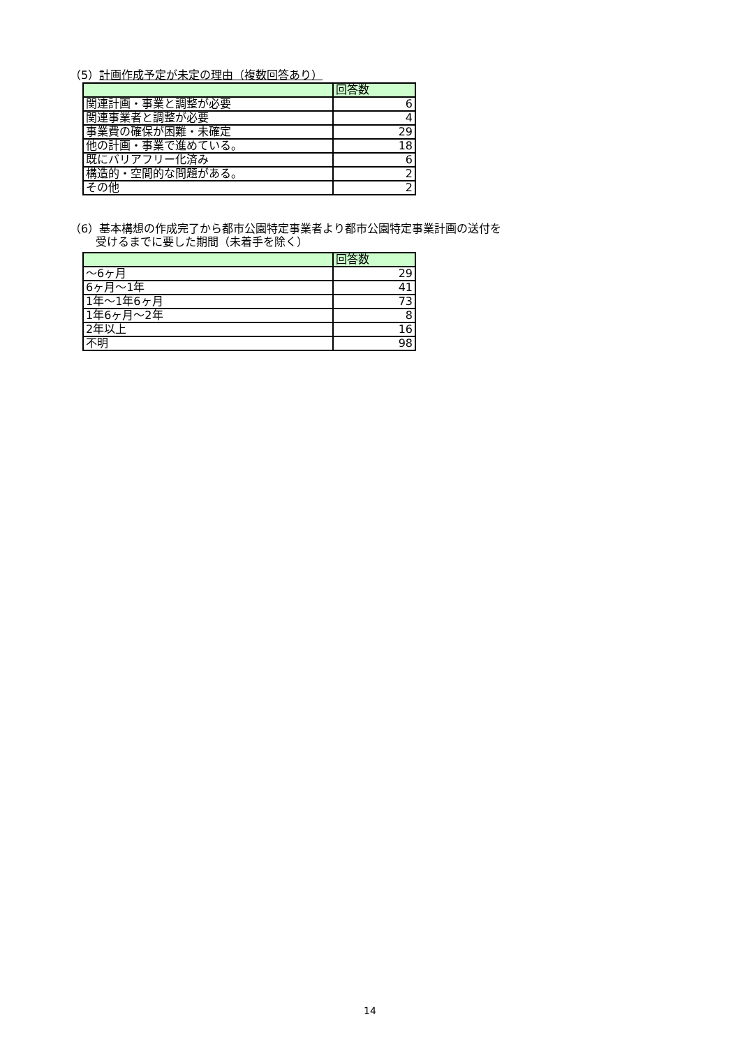（5）計画作成予定が未定の理由（複数回答あり）
| | 回答数 |
| --- | --- |
| 関連計画・事業と調整が必要 | 6 |
| 関連事業者と調整が必要 | 4 |
| 事業費の確保が困難・未確定 | 29 |
| 他の計画・事業で進めている。 | 18 |
| 既にバリアフリー化済み | 6 |
| 構造的・空間的な問題がある。 | 2 |
| その他 | 2 |
（6）基本構想の作成完了から都市公園特定事業者より都市公園特定事業計画の送付を
　　 受けるまでに要した期間（未着手を除く）
| | 回答数 |
| --- | --- |
| ～6ヶ月 | 29 |
| 6ヶ月～1年 | 41 |
| 1年～1年6ヶ月 | 73 |
| 1年6ヶ月～2年 | 8 |
| 2年以上 | 16 |
| 不明 | 98 |
14